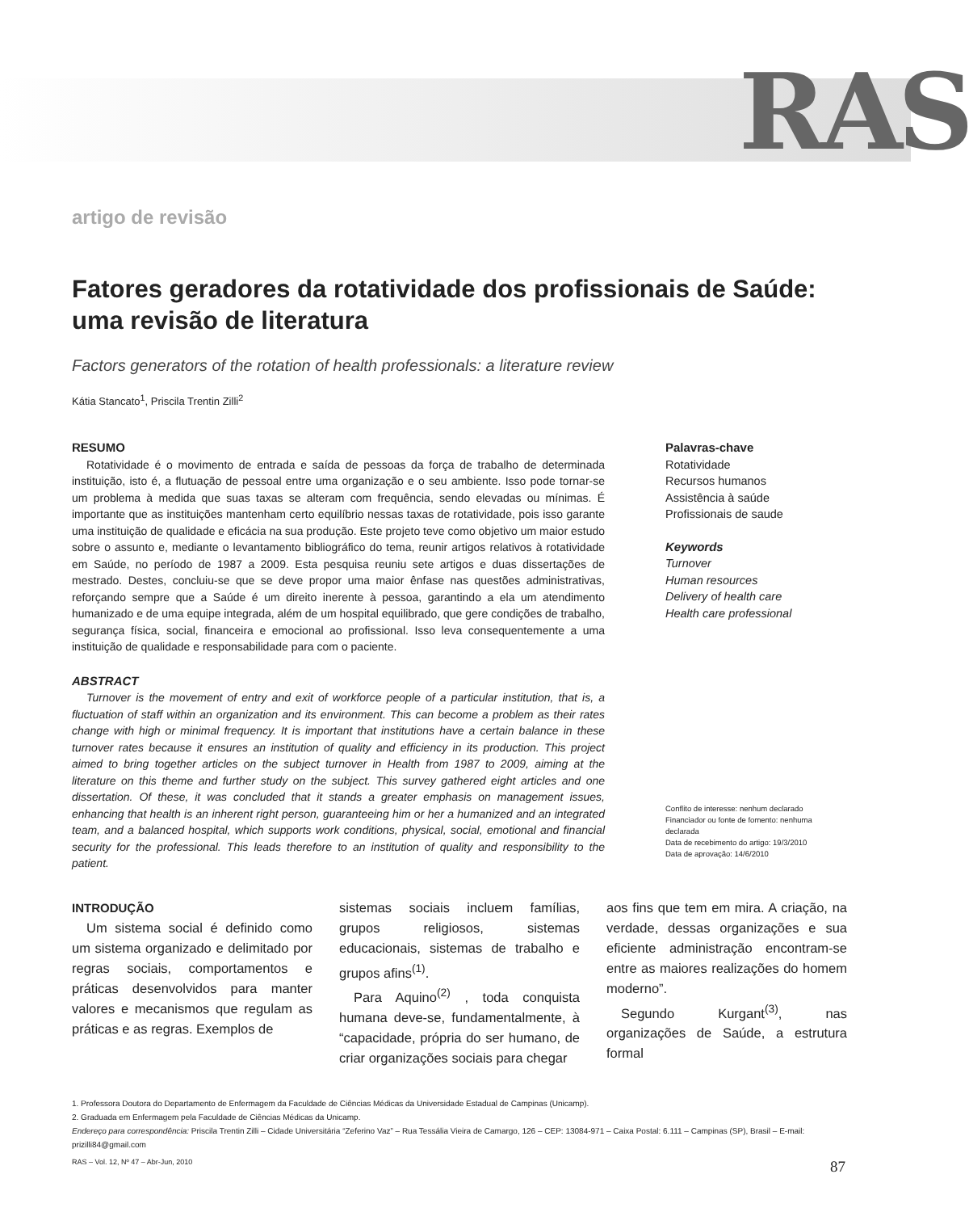RAS
artigo de revisão
Fatores geradores da rotatividade dos profissionais de Saúde: uma revisão de literatura
Factors generators of the rotation of health professionals: a literature review
Kátia Stancato<sup>1</sup>, Priscila Trentin Zilli<sup>2</sup>
RESUMO
Rotatividade é o movimento de entrada e saída de pessoas da força de trabalho de determinada instituição, isto é, a flutuação de pessoal entre uma organização e o seu ambiente. Isso pode tornar-se um problema à medida que suas taxas se alteram com frequência, sendo elevadas ou mínimas. É importante que as instituições mantenham certo equilíbrio nessas taxas de rotatividade, pois isso garante uma instituição de qualidade e eficácia na sua produção. Este projeto teve como objetivo um maior estudo sobre o assunto e, mediante o levantamento bibliográfico do tema, reunir artigos relativos à rotatividade em Saúde, no período de 1987 a 2009. Esta pesquisa reuniu sete artigos e duas dissertações de mestrado. Destes, concluiu-se que se deve propor uma maior ênfase nas questões administrativas, reforçando sempre que a Saúde é um direito inerente à pessoa, garantindo a ela um atendimento humanizado e de uma equipe integrada, além de um hospital equilibrado, que gere condições de trabalho, segurança física, social, financeira e emocional ao profissional. Isso leva consequentemente a uma instituição de qualidade e responsabilidade para com o paciente.
ABSTRACT
Turnover is the movement of entry and exit of workforce people of a particular institution, that is, a fluctuation of staff within an organization and its environment. This can become a problem as their rates change with high or minimal frequency. It is important that institutions have a certain balance in these turnover rates because it ensures an institution of quality and efficiency in its production. This project aimed to bring together articles on the subject turnover in Health from 1987 to 2009, aiming at the literature on this theme and further study on the subject. This survey gathered eight articles and one dissertation. Of these, it was concluded that it stands a greater emphasis on management issues, enhancing that health is an inherent right person, guaranteeing him or her a humanized and an integrated team, and a balanced hospital, which supports work conditions, physical, social, emotional and financial security for the professional. This leads therefore to an institution of quality and responsibility to the patient.
Palavras-chave
Rotatividade
Recursos humanos
Assistência à saúde
Profissionais de saude
Keywords
Turnover
Human resources
Delivery of health care
Health care professional
Conflito de interesse: nenhum declarado
Financiador ou fonte de fomento: nenhuma declarada
Data de recebimento do artigo: 19/3/2010
Data de aprovação: 14/6/2010
INTRODUÇÃO
Um sistema social é definido como um sistema organizado e delimitado por regras sociais, comportamentos e práticas desenvolvidos para manter valores e mecanismos que regulam as práticas e as regras. Exemplos de
sistemas sociais incluem famílias, grupos religiosos, sistemas educacionais, sistemas de trabalho e grupos afins<sup>(1)</sup>.
Para Aquino<sup>(2)</sup> , toda conquista humana deve-se, fundamentalmente, à “capacidade, própria do ser humano, de criar organizações sociais para chegar
aos fins que tem em mira. A criação, na verdade, dessas organizações e sua eficiente administração encontram-se entre as maiores realizações do homem moderno”.
Segundo Kurgant<sup>(3)</sup>, nas organizações de Saúde, a estrutura formal
1. Professora Doutora do Departamento de Enfermagem da Faculdade de Ciências Médicas da Universidade Estadual de Campinas (Unicamp).
2. Graduada em Enfermagem pela Faculdade de Ciências Médicas da Unicamp.
Endereço para correspondência: Priscila Trentin Zilli – Cidade Universitária “Zeferino Vaz” – Rua Tessália Vieira de Camargo, 126 – CEP: 13084-971 – Caixa Postal: 6.111 – Campinas (SP), Brasil – E-mail: prizilli84@gmail.com
RAS – Vol. 12, Nº 47 – Abr-Jun, 2010 87